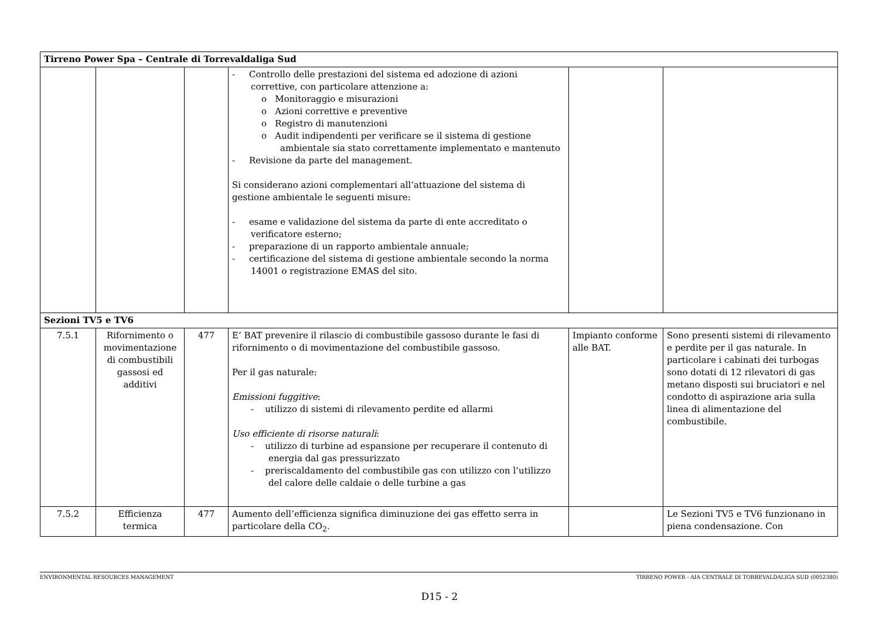| Tirreno Power Spa – Centrale di Torrevaldaliga Sud | | | | | |
| | | | - Controllo delle prestazioni del sistema ed adozione di azioni correttive, con particolare attenzione a: o Monitoraggio e misurazioni o Azioni correttive e preventive o Registro di manutenzioni o Audit indipendenti per verificare se il sistema di gestione ambientale sia stato correttamente implementato e mantenuto - Revisione da parte del management. Si considerano azioni complementari all’attuazione del sistema di gestione ambientale le seguenti misure: - esame e validazione del sistema da parte di ente accreditato o verificatore esterno; - preparazione di un rapporto ambientale annuale; - certificazione del sistema di gestione ambientale secondo la norma 14001 o registrazione EMAS del sito. | | |
| Sezioni TV5 e TV6 | | | | | |
| 7.5.1 | Rifornimento o movimentazione di combustibili gassosi ed additivi | 477 | E’ BAT prevenire il rilascio di combustibile gassoso durante le fasi di rifornimento o di movimentazione del combustibile gassoso. Per il gas naturale: Emissioni fuggitive : - utilizzo di sistemi di rilevamento perdite ed allarmi Uso efficiente di risorse naturali : - utilizzo di turbine ad espansione per recuperare il contenuto di energia dal gas pressurizzato - preriscaldamento del combustibile gas con utilizzo con l’utilizzo del calore delle caldaie o delle turbine a gas | Impianto conforme alle BAT. | Sono presenti sistemi di rilevamento e perdite per il gas naturale. In particolare i cabinati dei turbogas sono dotati di 12 rilevatori di gas metano disposti sui bruciatori e nel condotto di aspirazione aria sulla linea di alimentazione del combustibile. |
| 7.5.2 | Efficienza termica | 477 | Aumento dell’efficienza significa diminuzione dei gas effetto serra in particolare della CO<sub>2</sub>. | | Le Sezioni TV5 e TV6 funzionano in piena condensazione. Con |
ENVIRONMENTAL RESOURCES MANAGEMENT TIRRENO POWER - AIA CENTRALE DI TORREVALDALIGA SUD (0052380)
D15 - 2